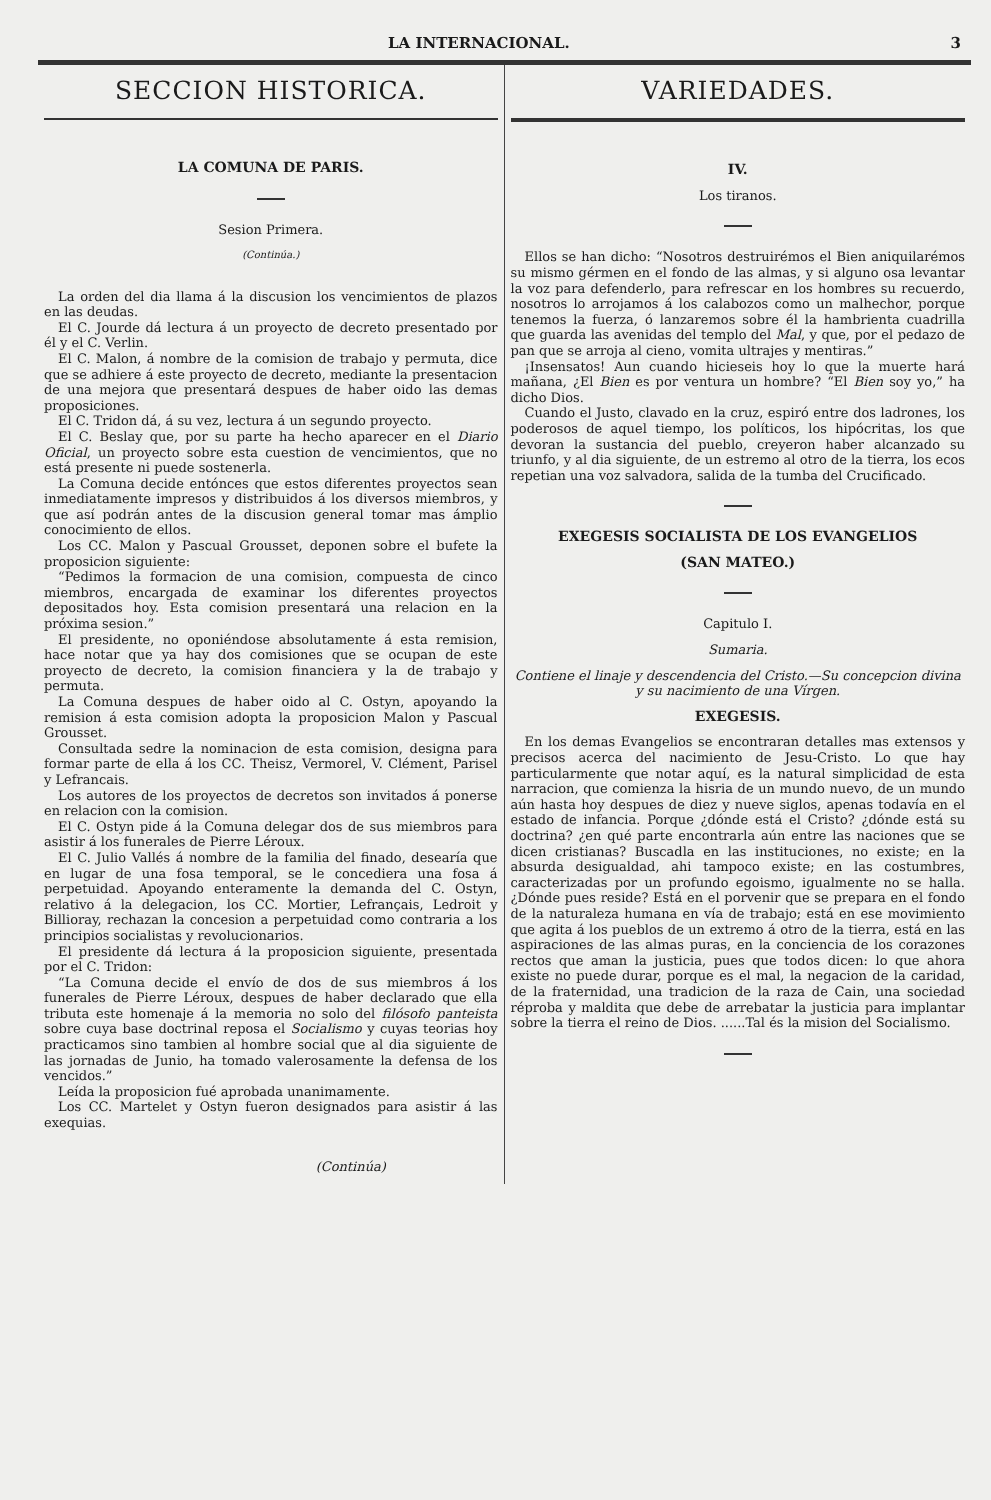LA INTERNACIONAL. 3
SECCION HISTORICA.
LA COMUNA DE PARIS.
Sesion Primera.
(Continúa.)
La orden del dia llama á la discusion los vencimientos de plazos en las deudas.
El C. Jourde dá lectura á un proyecto de decreto presentado por él y el C. Verlin.
El C. Malon, á nombre de la comision de trabajo y permuta, dice que se adhiere á este proyecto de decreto, mediante la presentacion de una mejora que presentará despues de haber oido las demas proposiciones.
El C. Tridon dá, á su vez, lectura á un segundo proyecto.
El C. Beslay que, por su parte ha hecho aparecer en el Diario Oficial, un proyecto sobre esta cuestion de vencimientos, que no está presente ni puede sostenerla.
La Comuna decide entónces que estos diferentes proyectos sean inmediatamente impresos y distribuidos á los diversos miembros, y que así podrán antes de la discusion general tomar mas ámplio conocimiento de ellos.
Los CC. Malon y Pascual Grousset, deponen sobre el bufete la proposicion siguiente:
“Pedimos la formacion de una comision, compuesta de cinco miembros, encargada de examinar los diferentes proyectos depositados hoy. Esta comision presentará una relacion en la próxima sesion.”
El presidente, no oponiéndose absolutamente á esta remision, hace notar que ya hay dos comisiones que se ocupan de este proyecto de decreto, la comision financiera y la de trabajo y permuta.
La Comuna despues de haber oido al C. Ostyn, apoyando la remision á esta comision adopta la proposicion Malon y Pascual Grousset.
Consultada sedre la nominacion de esta comision, designa para formar parte de ella á los CC. Theisz, Vermorel, V. Clément, Parisel y Lefrancais.
Los autores de los proyectos de decretos son invitados á ponerse en relacion con la comision.
El C. Ostyn pide á la Comuna delegar dos de sus miembros para asistir á los funerales de Pierre Léroux.
El C. Julio Vallés á nombre de la familia del finado, desearía que en lugar de una fosa temporal, se le concediera una fosa á perpetuidad. Apoyando enteramente la demanda del C. Ostyn, relativo á la delegacion, los CC. Mortier, Lefrançais, Ledroit y Billioray, rechazan la concesion a perpetuidad como contraria a los principios socialistas y revolucionarios.
El presidente dá lectura á la proposicion siguiente, presentada por el C. Tridon:
“La Comuna decide el envío de dos de sus miembros á los funerales de Pierre Léroux, despues de haber declarado que ella tributa este homenaje á la memoria no solo del filósofo panteista sobre cuya base doctrinal reposa el Socialismo y cuyas teorias hoy practicamos sino tambien al hombre social que al dia siguiente de las jornadas de Junio, ha tomado valerosamente la defensa de los vencidos.”
Leída la proposicion fué aprobada unanimamente.
Los CC. Martelet y Ostyn fueron designados para asistir á las exequias.
(Continúa)
VARIEDADES.
IV.
Los tiranos.
Ellos se han dicho: “Nosotros destruirémos el Bien aniquilarémos su mismo gérmen en el fondo de las almas, y si alguno osa levantar la voz para defenderlo, para refrescar en los hombres su recuerdo, nosotros lo arrojamos á los calabozos como un malhechor, porque tenemos la fuerza, ó lanzaremos sobre él la hambrienta cuadrilla que guarda las avenidas del templo del Mal, y que, por el pedazo de pan que se arroja al cieno, vomita ultrajes y mentiras.”
¡Insensatos! Aun cuando hicieseis hoy lo que la muerte hará mañana, ¿El Bien es por ventura un hombre? “El Bien soy yo,” ha dicho Dios.
Cuando el Justo, clavado en la cruz, espiró entre dos ladrones, los poderosos de aquel tiempo, los políticos, los hipócritas, los que devoran la sustancia del pueblo, creyeron haber alcanzado su triunfo, y al dia siguiente, de un estremo al otro de la tierra, los ecos repetian una voz salvadora, salida de la tumba del Crucificado.
EXEGESIS SOCIALISTA DE LOS EVANGELIOS
(SAN MATEO.)
Capitulo I.
Sumaria.
Contiene el linaje y descendencia del Cristo.—Su concepcion divina y su nacimiento de una Vírgen.
EXEGESIS.
En los demas Evangelios se encontraran detalles mas extensos y precisos acerca del nacimiento de Jesu-Cristo. Lo que hay particularmente que notar aquí, es la natural simplicidad de esta narracion, que comienza la hisria de un mundo nuevo, de un mundo aún hasta hoy despues de diez y nueve siglos, apenas todavía en el estado de infancia. Porque ¿dónde está el Cristo? ¿dónde está su doctrina? ¿en qué parte encontrarla aún entre las naciones que se dicen cristianas? Buscadla en las instituciones, no existe; en la absurda desigualdad, ahi tampoco existe; en las costumbres, caracterizadas por un profundo egoismo, igualmente no se halla. ¿Dónde pues reside? Está en el porvenir que se prepara en el fondo de la naturaleza humana en vía de trabajo; está en ese movimiento que agita á los pueblos de un extremo á otro de la tierra, está en las aspiraciones de las almas puras, en la conciencia de los corazones rectos que aman la justicia, pues que todos dicen: lo que ahora existe no puede durar, porque es el mal, la negacion de la caridad, de la fraternidad, una tradicion de la raza de Cain, una sociedad réproba y maldita que debe de arrebatar la justicia para implantar sobre la tierra el reino de Dios. ......Tal és la mision del Socialismo.